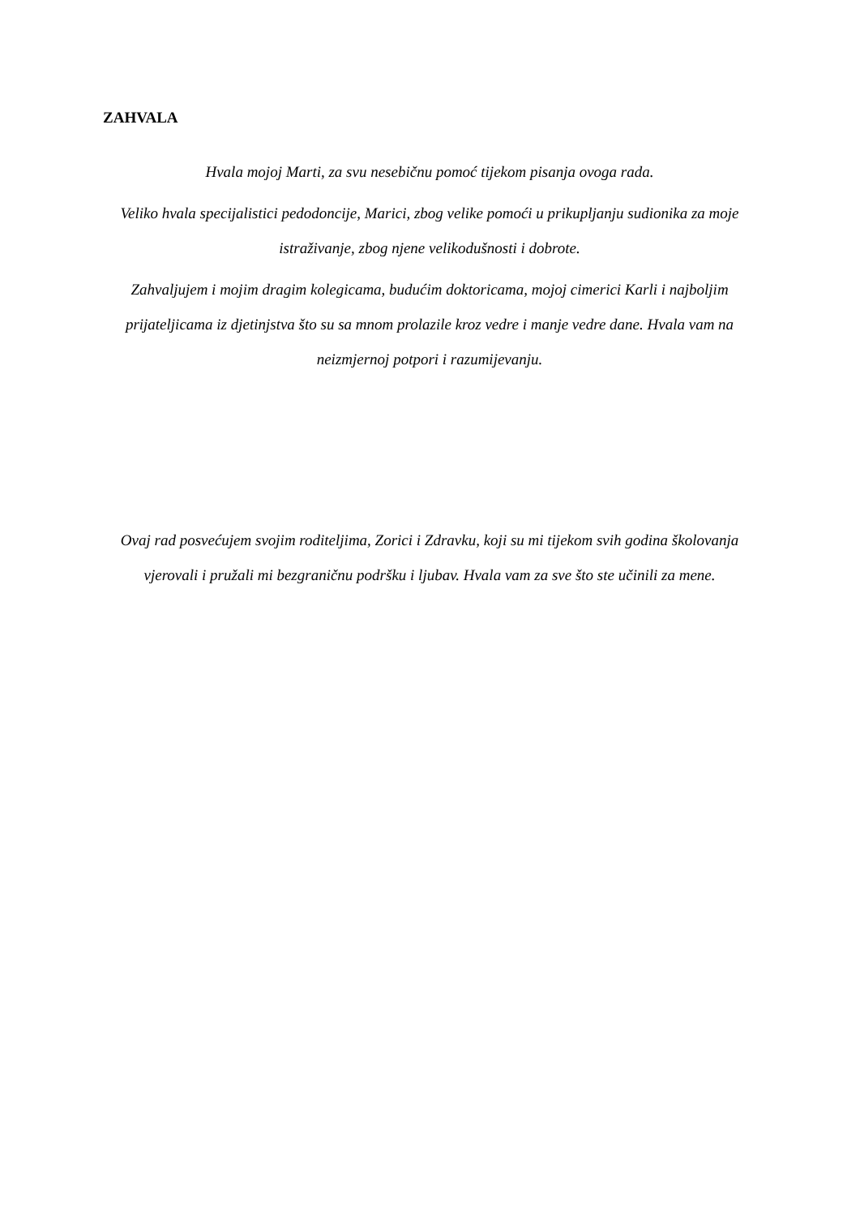ZAHVALA
Hvala mojoj Marti, za svu nesebičnu pomoć tijekom pisanja ovoga rada.
Veliko hvala specijalistici pedodoncije, Marici, zbog velike pomoći u prikupljanju sudionika za moje istraživanje, zbog njene velikodušnosti i dobrote.
Zahvaljujem i mojim dragim kolegicama, budućim doktoricama, mojoj cimerici Karli i najboljim prijateljicama iz djetinjstva što su sa mnom prolazile kroz vedre i manje vedre dane. Hvala vam na neizmjernoj potpori i razumijevanju.
Ovaj rad posvećujem svojim roditeljima, Zorici i Zdravku, koji su mi tijekom svih godina školovanja vjerovali i pružali mi bezgraničnu podršku i ljubav. Hvala vam za sve što ste učinili za mene.